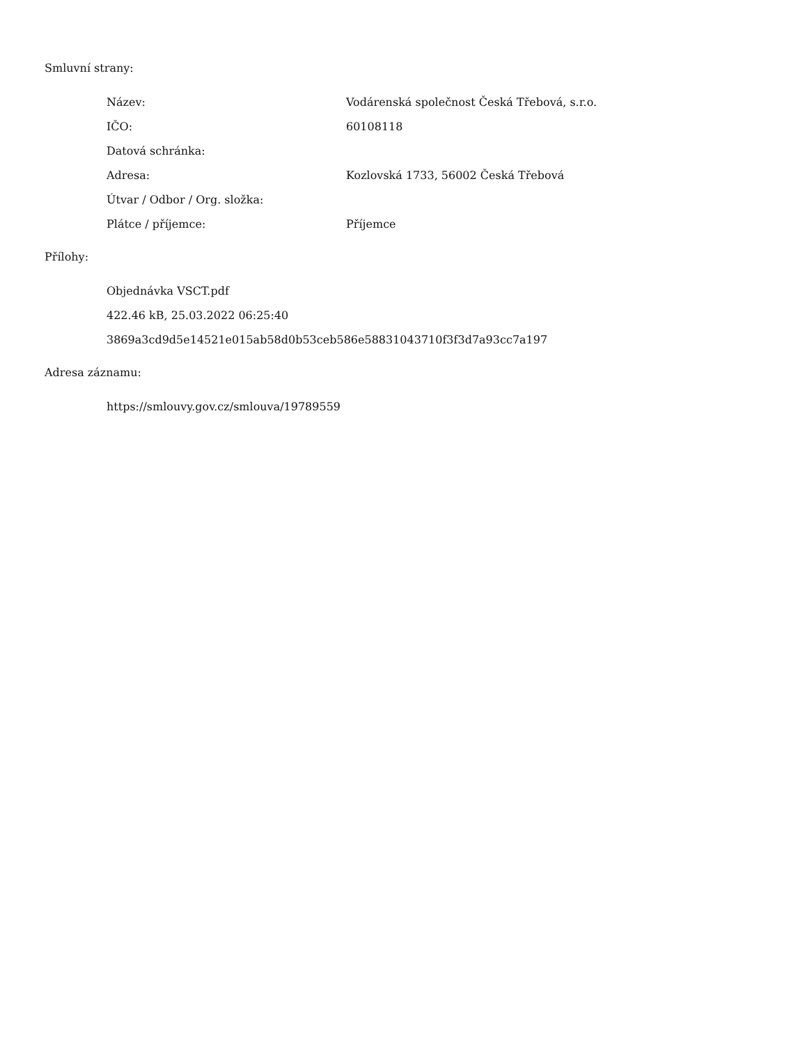Smluvní strany:
| Název: | Vodárenská společnost Česká Třebová, s.r.o. |
| IČO: | 60108118 |
| Datová schránka: | |
| Adresa: | Kozlovská 1733, 56002 Česká Třebová |
| Útvar / Odbor / Org. složka: | |
| Plátce / příjemce: | Příjemce |
Přílohy:
Objednávka VSCT.pdf
422.46 kB, 25.03.2022 06:25:40
3869a3cd9d5e14521e015ab58d0b53ceb586e58831043710f3f3d7a93cc7a197
Adresa záznamu:
https://smlouvy.gov.cz/smlouva/19789559